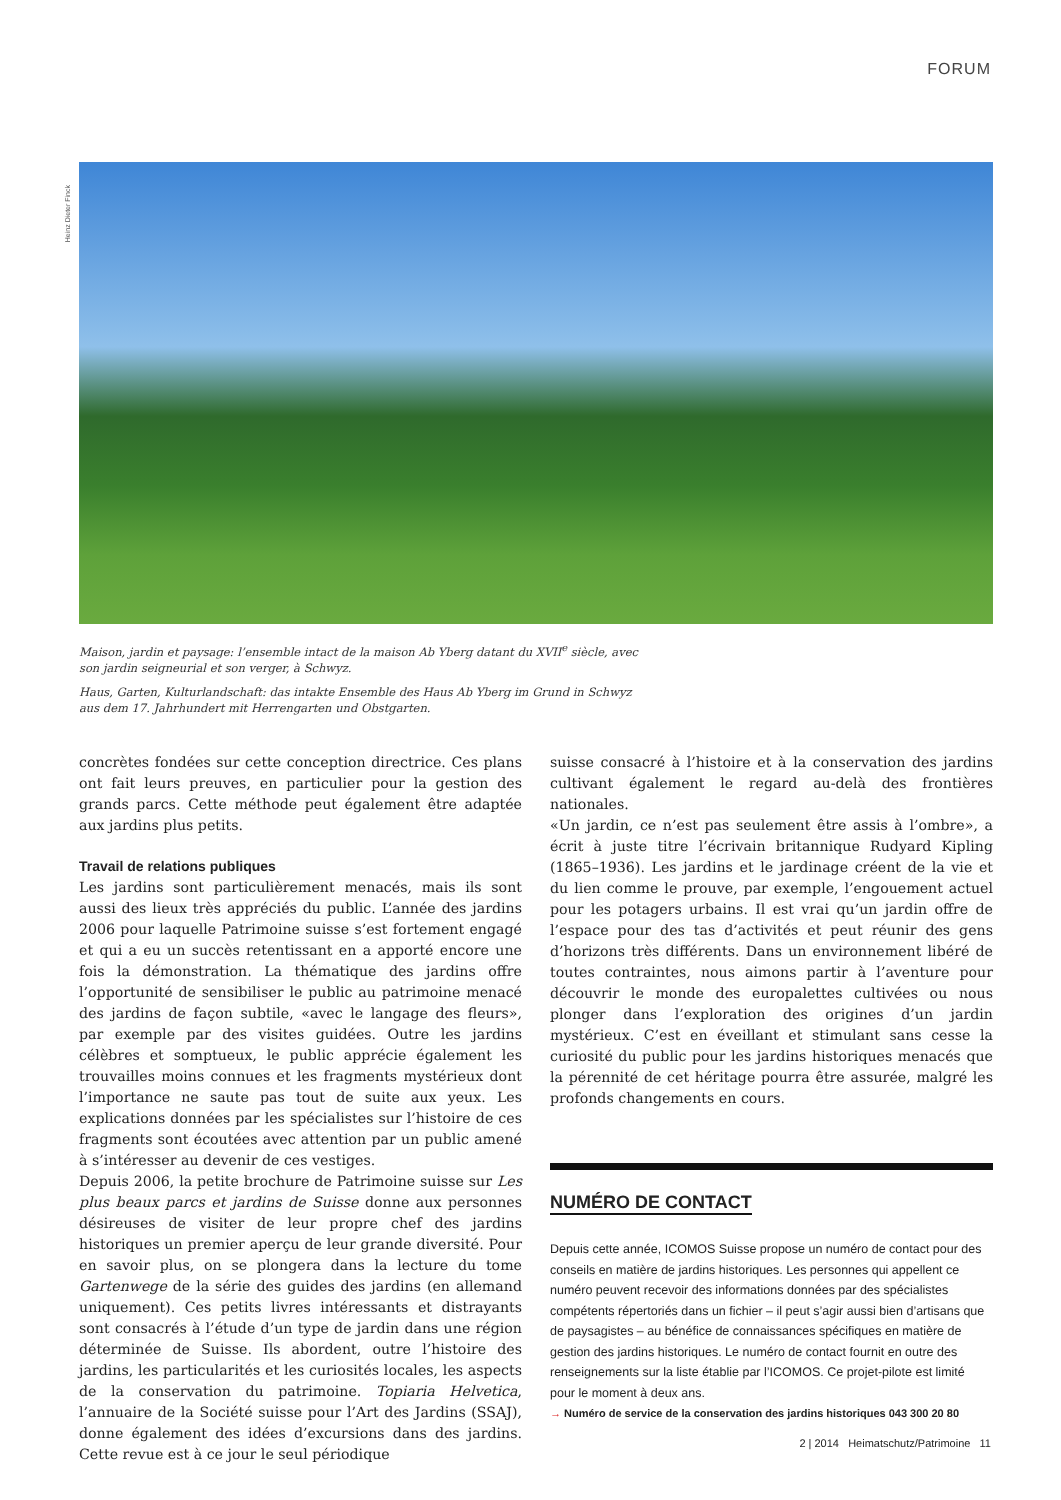FORUM
Heinz Dieter Finck
Maison, jardin et paysage: l’ensemble intact de la maison Ab Yberg datant du XVII<sup>e</sup> siècle, avec son jardin seigneurial et son verger, à Schwyz.
Haus, Garten, Kulturlandschaft: das intakte Ensemble des Haus Ab Yberg im Grund in Schwyz aus dem 17. Jahrhundert mit Herrengarten und Obstgarten.
concrètes fondées sur cette conception directrice. Ces plans ont fait leurs preuves, en particulier pour la gestion des grands parcs. Cette méthode peut également être adaptée aux jardins plus petits.
Travail de relations publiques
Les jardins sont particulièrement menacés, mais ils sont aussi des lieux très appréciés du public. L’année des jardins 2006 pour laquelle Patrimoine suisse s’est fortement engagé et qui a eu un succès retentissant en a apporté encore une fois la démonstration. La thématique des jardins offre l’opportunité de sensibiliser le public au patrimoine menacé des jardins de façon subtile, «avec le langage des fleurs», par exemple par des visites guidées. Outre les jardins célèbres et somptueux, le public apprécie également les trouvailles moins connues et les fragments mystérieux dont l’importance ne saute pas tout de suite aux yeux. Les explications données par les spécialistes sur l’histoire de ces fragments sont écoutées avec attention par un public amené à s’intéresser au devenir de ces vestiges.
Depuis 2006, la petite brochure de Patrimoine suisse sur Les plus beaux parcs et jardins de Suisse donne aux personnes désireuses de visiter de leur propre chef des jardins historiques un premier aperçu de leur grande diversité. Pour en savoir plus, on se plongera dans la lecture du tome Gartenwege de la série des guides des jardins (en allemand uniquement). Ces petits livres intéressants et distrayants sont consacrés à l’étude d’un type de jardin dans une région déterminée de Suisse. Ils abordent, outre l’histoire des jardins, les particularités et les curiosités locales, les aspects de la conservation du patrimoine. Topiaria Helvetica, l’annuaire de la Société suisse pour l’Art des Jardins (SSAJ), donne également des idées d’excursions dans des jardins. Cette revue est à ce jour le seul périodique
suisse consacré à l’histoire et à la conservation des jardins cultivant également le regard au-delà des frontières nationales.
«Un jardin, ce n’est pas seulement être assis à l’ombre», a écrit à juste titre l’écrivain britannique Rudyard Kipling (1865–1936). Les jardins et le jardinage créent de la vie et du lien comme le prouve, par exemple, l’engouement actuel pour les potagers urbains. Il est vrai qu’un jardin offre de l’espace pour des tas d’activités et peut réunir des gens d’horizons très différents. Dans un environnement libéré de toutes contraintes, nous aimons partir à l’aventure pour découvrir le monde des europalettes cultivées ou nous plonger dans l’exploration des origines d’un jardin mystérieux. C’est en éveillant et stimulant sans cesse la curiosité du public pour les jardins historiques menacés que la pérennité de cet héritage pourra être assurée, malgré les profonds changements en cours.
NUMÉRO DE CONTACT
Depuis cette année, ICOMOS Suisse propose un numéro de contact pour des conseils en matière de jardins historiques. Les personnes qui appellent ce numéro peuvent recevoir des informations données par des spécialistes compétents répertoriés dans un fichier – il peut s’agir aussi bien d’artisans que de paysagistes – au bénéfice de connaissances spécifiques en matière de gestion des jardins historiques. Le numéro de contact fournit en outre des renseignements sur la liste établie par l’ICOMOS. Ce projet-pilote est limité pour le moment à deux ans.
→ Numéro de service de la conservation des jardins historiques 043 300 20 80
2 | 2014 Heimatschutz/Patrimoine 11